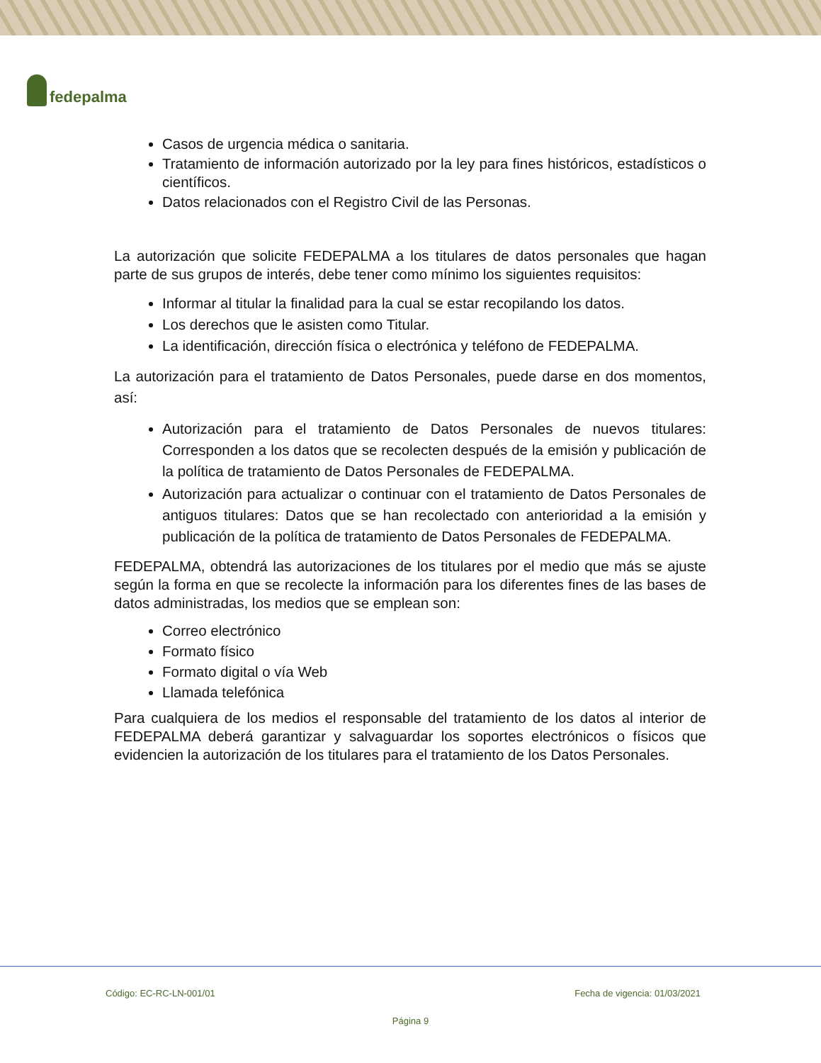fedepalma
Casos de urgencia médica o sanitaria.
Tratamiento de información autorizado por la ley para fines históricos, estadísticos o científicos.
Datos relacionados con el Registro Civil de las Personas.
La autorización que solicite FEDEPALMA a los titulares de datos personales que hagan parte de sus grupos de interés, debe tener como mínimo los siguientes requisitos:
Informar al titular la finalidad para la cual se estar recopilando los datos.
Los derechos que le asisten como Titular.
La identificación, dirección física o electrónica y teléfono de FEDEPALMA.
La autorización para el tratamiento de Datos Personales, puede darse en dos momentos, así:
Autorización para el tratamiento de Datos Personales de nuevos titulares: Corresponden a los datos que se recolecten después de la emisión y publicación de la política de tratamiento de Datos Personales de FEDEPALMA.
Autorización para actualizar o continuar con el tratamiento de Datos Personales de antiguos titulares: Datos que se han recolectado con anterioridad a la emisión y publicación de la política de tratamiento de Datos Personales de FEDEPALMA.
FEDEPALMA, obtendrá las autorizaciones de los titulares por el medio que más se ajuste según la forma en que se recolecte la información para los diferentes fines de las bases de datos administradas, los medios que se emplean son:
Correo electrónico
Formato físico
Formato digital o vía Web
Llamada telefónica
Para cualquiera de los medios el responsable del tratamiento de los datos al interior de FEDEPALMA deberá garantizar y salvaguardar los soportes electrónicos o físicos que evidencien la autorización de los titulares para el tratamiento de los Datos Personales.
Código: EC-RC-LN-001/01 Fecha de vigencia: 01/03/2021
Página 9